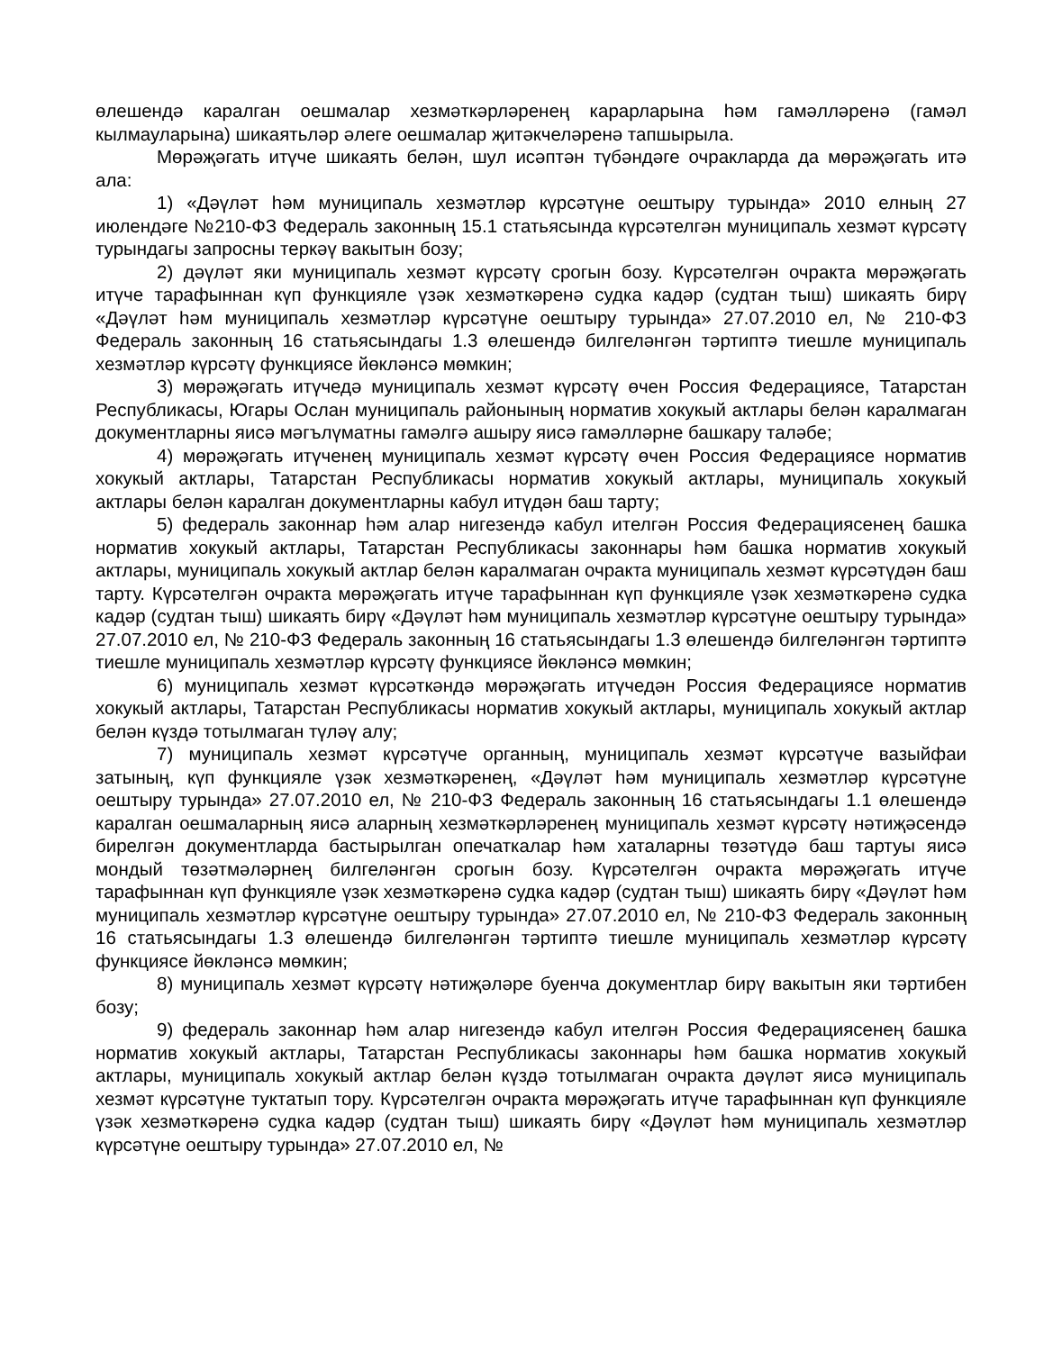өлешендә каралган оешмалар хезмәткәрләренең карарларына һәм гамәлләренә (гамәл кылмауларына) шикаятьләр әлеге оешмалар җитәкчеләренә тапшырыла.
Мөрәҗәгать итүче шикаять белән, шул исәптән түбәндәге очракларда да мөрәҗәгать итә ала:
1) «Дәүләт һәм муниципаль хезмәтләр күрсәтүне оештыру турында» 2010 елның 27 июлендәге №210-ФЗ Федераль законның 15.1 статьясында күрсәтелгән муниципаль хезмәт күрсәтү турындагы запросны теркәү вакытын бозу;
2) дәүләт яки муниципаль хезмәт күрсәтү срогын бозу. Күрсәтелгән очракта мөрәҗәгать итүче тарафыннан күп функцияле үзәк хезмәткәренә судка кадәр (судтан тыш) шикаять бирү «Дәүләт һәм муниципаль хезмәтләр күрсәтүне оештыру турында» 27.07.2010 ел, № 210-ФЗ Федераль законның 16 статьясындагы 1.3 өлешендә билгеләнгән тәртиптә тиешле муниципаль хезмәтләр күрсәтү функциясе йөкләнсә мөмкин;
3) мөрәҗәгать итүчедә муниципаль хезмәт күрсәтү өчен Россия Федерациясе, Татарстан Республикасы, Югары Ослан муниципаль районының норматив хокукый актлары белән каралмаган документларны яисә мәгълүматны гамәлгә ашыру яисә гамәлләрне башкару таләбе;
4) мөрәҗәгать итүченең муниципаль хезмәт күрсәтү өчен Россия Федерациясе норматив хокукый актлары, Татарстан Республикасы норматив хокукый актлары, муниципаль хокукый актлары белән каралган документларны кабул итүдән баш тарту;
5) федераль законнар һәм алар нигезендә кабул ителгән Россия Федерациясенең башка норматив хокукый актлары, Татарстан Республикасы законнары һәм башка норматив хокукый актлары, муниципаль хокукый актлар белән каралмаган очракта муниципаль хезмәт күрсәтүдән баш тарту. Күрсәтелгән очракта мөрәҗәгать итүче тарафыннан күп функцияле үзәк хезмәткәренә судка кадәр (судтан тыш) шикаять бирү «Дәүләт һәм муниципаль хезмәтләр күрсәтүне оештыру турында» 27.07.2010 ел, № 210-ФЗ Федераль законның 16 статьясындагы 1.3 өлешендә билгеләнгән тәртиптә тиешле муниципаль хезмәтләр күрсәтү функциясе йөкләнсә мөмкин;
6) муниципаль хезмәт күрсәткәндә мөрәҗәгать итүчедән Россия Федерациясе норматив хокукый актлары, Татарстан Республикасы норматив хокукый актлары, муниципаль хокукый актлар белән күздә тотылмаган түләү алу;
7) муниципаль хезмәт күрсәтүче органның, муниципаль хезмәт күрсәтүче вазыйфаи затының, күп функцияле үзәк хезмәткәренең, «Дәүләт һәм муниципаль хезмәтләр күрсәтүне оештыру турында» 27.07.2010 ел, № 210-ФЗ Федераль законның 16 статьясындагы 1.1 өлешендә каралган оешмаларның яисә аларның хезмәткәрләренең муниципаль хезмәт күрсәтү нәтиҗәсендә бирелгән документларда бастырылган опечаткалар һәм хаталарны төзәтүдә баш тартуы яисә мондый төзәтмәләрнең билгеләнгән срогын бозу. Күрсәтелгән очракта мөрәҗәгать итүче тарафыннан күп функцияле үзәк хезмәткәренә судка кадәр (судтан тыш) шикаять бирү «Дәүләт һәм муниципаль хезмәтләр күрсәтүне оештыру турында» 27.07.2010 ел, № 210-ФЗ Федераль законның 16 статьясындагы 1.3 өлешендә билгеләнгән тәртиптә тиешле муниципаль хезмәтләр күрсәтү функциясе йөкләнсә мөмкин;
8) муниципаль хезмәт күрсәтү нәтиҗәләре буенча документлар бирү вакытын яки тәртибен бозу;
9) федераль законнар һәм алар нигезендә кабул ителгән Россия Федерациясенең башка норматив хокукый актлары, Татарстан Республикасы законнары һәм башка норматив хокукый актлары, муниципаль хокукый актлар белән күздә тотылмаган очракта дәүләт яисә муниципаль хезмәт күрсәтүне туктатып тору. Күрсәтелгән очракта мөрәҗәгать итүче тарафыннан күп функцияле үзәк хезмәткәренә судка кадәр (судтан тыш) шикаять бирү «Дәүләт һәм муниципаль хезмәтләр күрсәтүне оештыру турында» 27.07.2010 ел, №